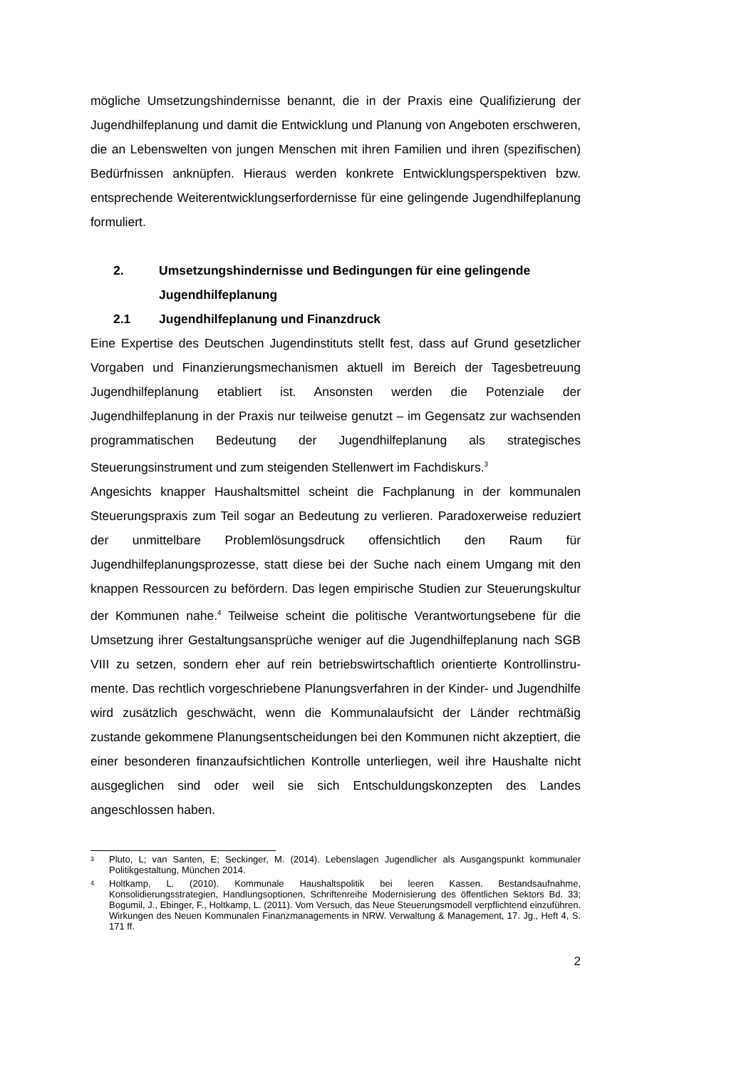mögliche Umsetzungshindernisse benannt, die in der Praxis eine Qualifizierung der Jugendhilfeplanung und damit die Entwicklung und Planung von Angeboten erschweren, die an Lebenswelten von jungen Menschen mit ihren Familien und ihren (spezifischen) Bedürfnissen anknüpfen. Hieraus werden konkrete Entwicklungsperspektiven bzw. entsprechende Weiterent­wicklungserfordernisse für eine gelingende Jugendhilfeplanung formuliert.
2. Umsetzungshindernisse und Bedingungen für eine gelingende Jugendhilfeplanung
2.1 Jugendhilfeplanung und Finanzdruck
Eine Expertise des Deutschen Jugendinstituts stellt fest, dass auf Grund gesetzlicher Vorgaben und Finanzierungsmechanismen aktuell im Bereich der Tagesbetreuung Jugendhilfeplanung etabliert ist. Ansonsten werden die Potenziale der Jugendhilfeplanung in der Praxis nur teilweise genutzt – im Gegensatz zur wachsenden programmatischen Bedeutung der Jugendhilfe­planung als strategisches Steuerungsinstrument und zum steigenden Stellenwert im Fachdiskurs.<sup>3</sup>
Angesichts knapper Haushaltsmittel scheint die Fachplanung in der kommunalen Steuerungspraxis zum Teil sogar an Bedeutung zu verlieren. Paradoxerweise reduziert der unmittelbare Problemlösungsdruck offensicht­lich den Raum für Jugendhilfeplanungsprozesse, statt diese bei der Suche nach einem Umgang mit den knappen Ressourcen zu befördern. Das legen empirische Studien zur Steuerungskultur der Kommunen nahe.<sup>4</sup> Teilweise scheint die politische Verantwortungsebene für die Umsetzung ihrer Gestaltungsansprüche weniger auf die Jugendhilfeplanung nach SGB VIII zu setzen, sondern eher auf rein betriebswirtschaftlich orientierte Kontrollinstru­mente. Das rechtlich vorgeschriebene Planungsverfahren in der Kinder- und Jugendhilfe wird zusätzlich geschwächt, wenn die Kommunalaufsicht der Länder rechtmäßig zustande gekommene Planungsentscheidungen bei den Kommunen nicht akzeptiert, die einer besonderen finanzaufsichtlichen Kontrolle unterliegen, weil ihre Haushalte nicht ausgeglichen sind oder weil sie sich Entschuldungskonzepten des Landes angeschlossen haben.
<sup>3</sup> Pluto, L; van Santen, E; Seckinger, M. (2014). Lebenslagen Jugendlicher als Ausgangspunkt kommunaler Politikgestaltung, München 2014.
<sup>4</sup> Holtkamp, L. (2010). Kommunale Haushaltspolitik bei leeren Kassen. Bestandsaufnahme, Konsolidierungsstrategien, Handlungsoptionen, Schriftenreihe Modernisierung des öffentlichen Sektors Bd. 33; Bogumil, J., Ebinger, F., Holtkamp, L. (2011). Vom Versuch, das Neue Steuerungsmodell verpflichtend einzuführen. Wirkungen des Neuen Kommunalen Finanzmanagements in NRW. Verwaltung & Management, 17. Jg., Heft 4, S. 171 ff.
2